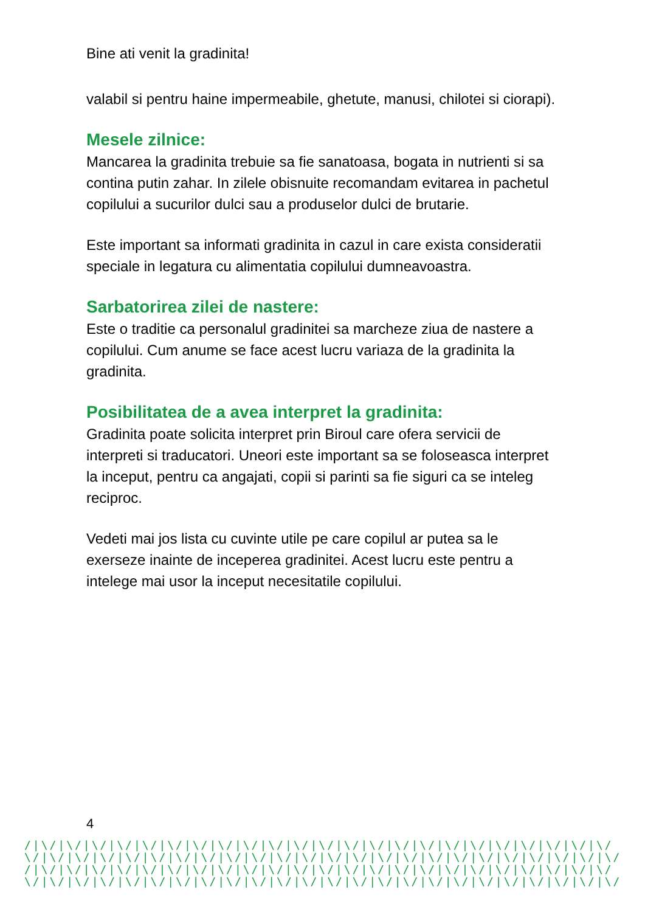Bine ati venit la gradinita!
valabil si pentru haine impermeabile, ghetute, manusi, chilotei si ciorapi).
Mesele zilnice:
Mancarea la gradinita trebuie sa fie sanatoasa, bogata in nutrienti si sa contina putin zahar. In zilele obisnuite recomandam evitarea in pachetul copilului a sucurilor dulci sau a produselor dulci de brutarie.
Este important sa informati gradinita in cazul in care exista consideratii speciale in legatura cu alimentatia copilului dumneavoastra.
Sarbatorirea zilei de nastere:
Este o traditie ca personalul gradinitei sa marcheze ziua de nastere a copilului. Cum anume se face acest lucru variaza de la gradinita la gradinita.
Posibilitatea de a avea interpret la gradinita:
Gradinita poate solicita interpret prin Biroul care ofera servicii de interpreti si traducatori. Uneori este important sa se foloseasca interpret la inceput, pentru ca angajati, copii si parinti sa fie siguri ca se inteleg reciproc.
Vedeti mai jos lista cu cuvinte utile pe care copilul ar putea sa le exerseze inainte de inceperea gradinitei. Acest lucru este pentru a intelege mai usor la inceput necesitatile copilului.
4
/|\/|\/|\/|\/|\/|\/|\/|\/|\/|\/|\/|\/|\/|\/|\/|\/|\/|\/|\/|\/|\/|\/|\/ \/|\/|\/|\/|\/|\/|\/|\/|\/|\/|\/|\/|\/|\/|\/|\/|\/|\/|\/|\/|\/|\/|\/|\/| /|\/|\/|\/|\/|\/|\/|\/|\/|\/|\/|\/|\/|\/|\/|\/|\/|\/|\/|\/|\/|\/|\/|\/ \/|\/|\/|\/|\/|\/|\/|\/|\/|\/|\/|\/|\/|\/|\/|\/|\/|\/|\/|\/|\/|\/|\/|\/|